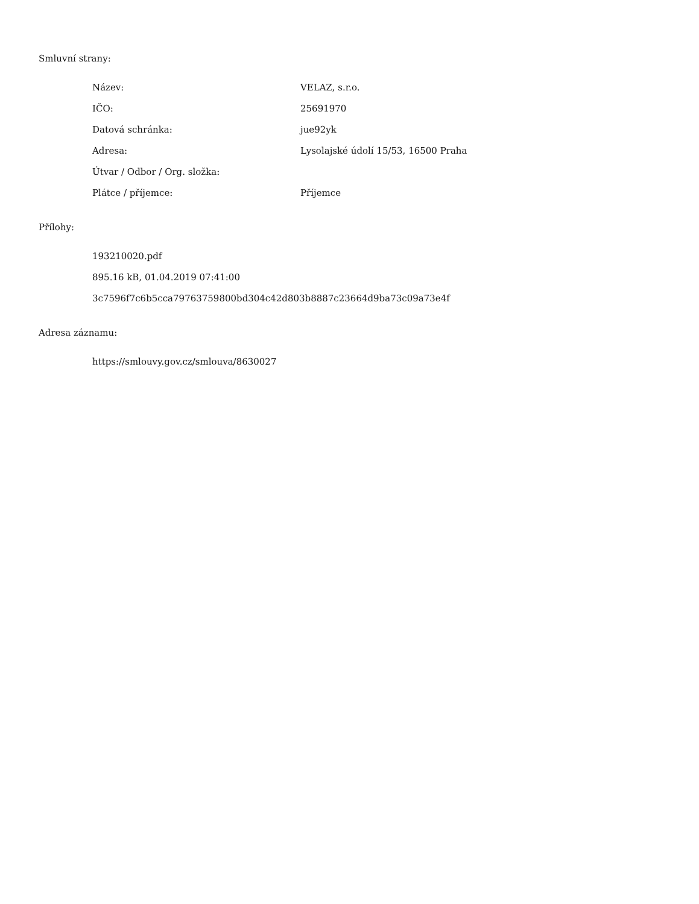Smluvní strany:
| Název: | VELAZ, s.r.o. |
| IČO: | 25691970 |
| Datová schránka: | jue92yk |
| Adresa: | Lysolajské údolí 15/53, 16500 Praha |
| Útvar / Odbor / Org. složka: | |
| Plátce / příjemce: | Příjemce |
Přílohy:
193210020.pdf
895.16 kB, 01.04.2019 07:41:00
3c7596f7c6b5cca79763759800bd304c42d803b8887c23664d9ba73c09a73e4f
Adresa záznamu:
https://smlouvy.gov.cz/smlouva/8630027